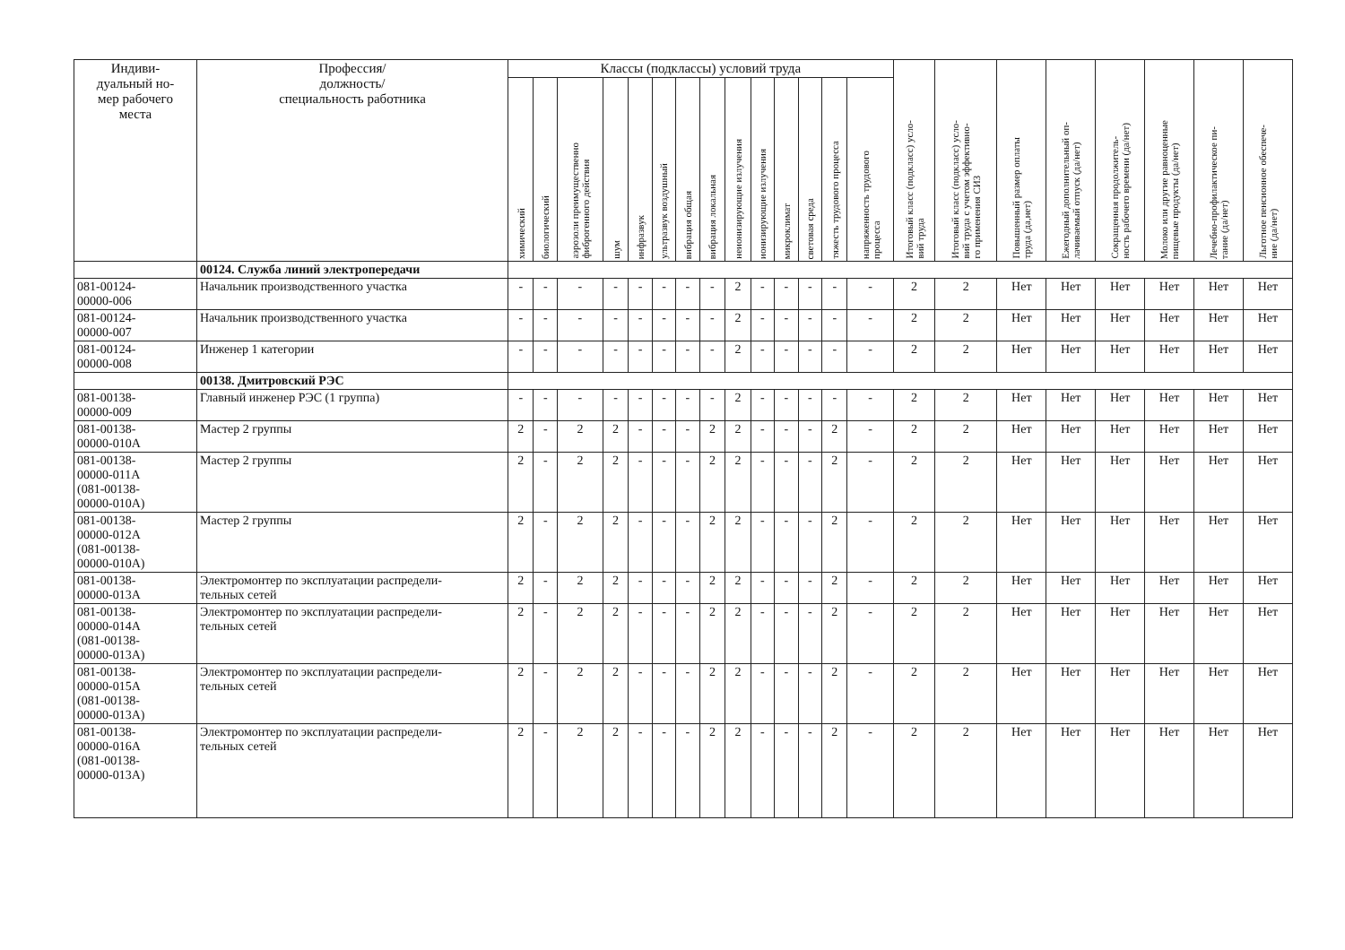| Индиви- дуальный но- мер рабочего места | Профессия/ должность/ специальность работника | Классы (подклассы) условий труда | | | | | | | | | | | | | | Итоговый класс (подкласс) усло- вий труда | Итоговый класс (подкласс) усло- вий труда с учетом эффективно- го применения СИЗ | Повышенный размер оплаты труда (да,нет) | Ежегодный дополнительный оп- лачиваемый отпуск (да/нет) | Сокращенная продолжитель- ность рабочего времени (да/нет) | Молоко или другие равноценные пищевые продукты (да/нет) | Лечебно-профилактическое пи- тание (да/нет) | Льготное пенсионное обеспече- ние (да/нет) |
| --- | --- | --- | --- | --- | --- | --- | --- | --- | --- | --- | --- | --- | --- | --- | --- | --- | --- | --- | --- | --- | --- | --- | --- |
| | | химический | биологический | аэрозоли преимущественно фиброгенного действия | шум | инфразвук | ультразвук воздушный | вибрация общая | вибрация локальная | неионизирующие излучения | ионизирующие излучения | микроклимат | световая среда | тяжесть трудового процесса | напряженность трудового процесса | | | | | | | | |
| | 00124. Служба линий электропередачи | | | | | | | | | | | | | | | | | | | | | | |
| 081-00124- 00000-006 | Начальник производственного участка | - | - | - | - | - | - | - | - | 2 | - | - | - | - | - | 2 | 2 | Нет | Нет | Нет | Нет | Нет | Нет |
| 081-00124- 00000-007 | Начальник производственного участка | - | - | - | - | - | - | - | - | 2 | - | - | - | - | - | 2 | 2 | Нет | Нет | Нет | Нет | Нет | Нет |
| 081-00124- 00000-008 | Инженер 1 категории | - | - | - | - | - | - | - | - | 2 | - | - | - | - | - | 2 | 2 | Нет | Нет | Нет | Нет | Нет | Нет |
| | 00138. Дмитровский РЭС | | | | | | | | | | | | | | | | | | | | | | |
| 081-00138- 00000-009 | Главный инженер РЭС (1 группа) | - | - | - | - | - | - | - | - | 2 | - | - | - | - | - | 2 | 2 | Нет | Нет | Нет | Нет | Нет | Нет |
| 081-00138- 00000-010А | Мастер 2 группы | 2 | - | 2 | 2 | - | - | - | 2 | 2 | - | - | - | 2 | - | 2 | 2 | Нет | Нет | Нет | Нет | Нет | Нет |
| 081-00138- 00000-011А (081-00138- 00000-010А) | Мастер 2 группы | 2 | - | 2 | 2 | - | - | - | 2 | 2 | - | - | - | 2 | - | 2 | 2 | Нет | Нет | Нет | Нет | Нет | Нет |
| 081-00138- 00000-012А (081-00138- 00000-010А) | Мастер 2 группы | 2 | - | 2 | 2 | - | - | - | 2 | 2 | - | - | - | 2 | - | 2 | 2 | Нет | Нет | Нет | Нет | Нет | Нет |
| 081-00138- 00000-013А | Электромонтер по эксплуатации распредели- тельных сетей | 2 | - | 2 | 2 | - | - | - | 2 | 2 | - | - | - | 2 | - | 2 | 2 | Нет | Нет | Нет | Нет | Нет | Нет |
| 081-00138- 00000-014А (081-00138- 00000-013А) | Электромонтер по эксплуатации распредели- тельных сетей | 2 | - | 2 | 2 | - | - | - | 2 | 2 | - | - | - | 2 | - | 2 | 2 | Нет | Нет | Нет | Нет | Нет | Нет |
| 081-00138- 00000-015А (081-00138- 00000-013А) | Электромонтер по эксплуатации распредели- тельных сетей | 2 | - | 2 | 2 | - | - | - | 2 | 2 | - | - | - | 2 | - | 2 | 2 | Нет | Нет | Нет | Нет | Нет | Нет |
| 081-00138- 00000-016А (081-00138- 00000-013А) | Электромонтер по эксплуатации распредели- тельных сетей | 2 | - | 2 | 2 | - | - | - | 2 | 2 | - | - | - | 2 | - | 2 | 2 | Нет | Нет | Нет | Нет | Нет | Нет |